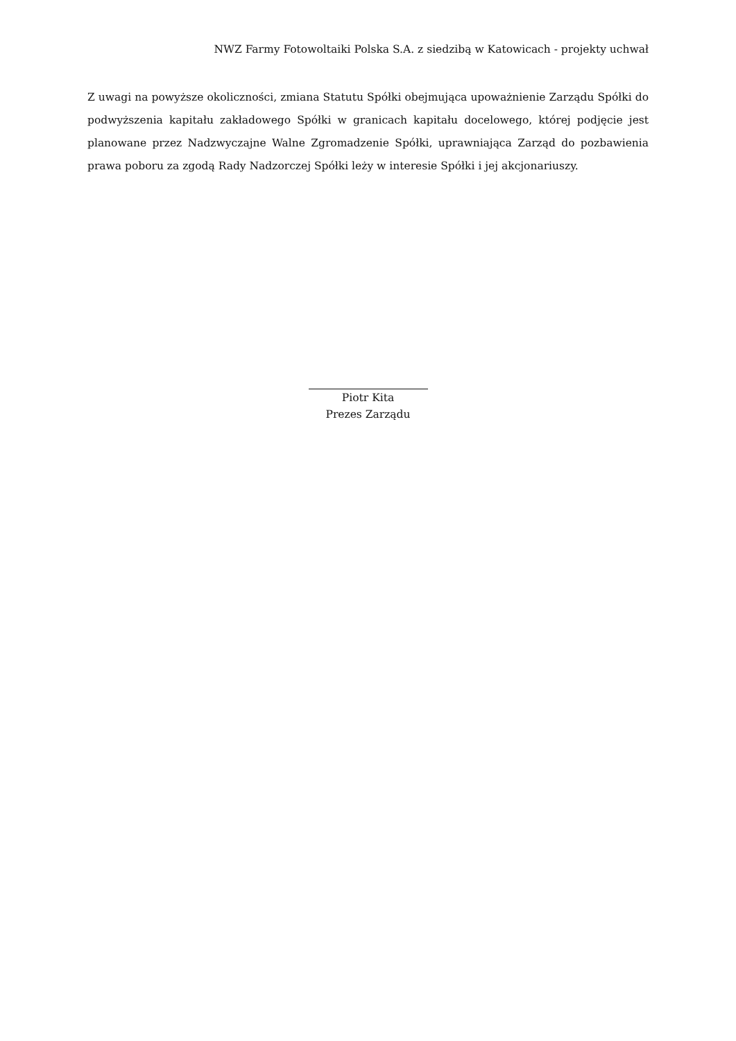NWZ Farmy Fotowoltaiki Polska S.A. z siedzibą w Katowicach - projekty uchwał
Z uwagi na powyższe okoliczności, zmiana Statutu Spółki obejmująca upoważnienie Zarządu Spółki do podwyższenia kapitału zakładowego Spółki w granicach kapitału docelowego, której podjęcie jest planowane przez Nadzwyczajne Walne Zgromadzenie Spółki, uprawniająca Zarząd do pozbawienia prawa poboru za zgodą Rady Nadzorczej Spółki leży w interesie Spółki i jej akcjonariuszy.
Piotr Kita
Prezes Zarządu